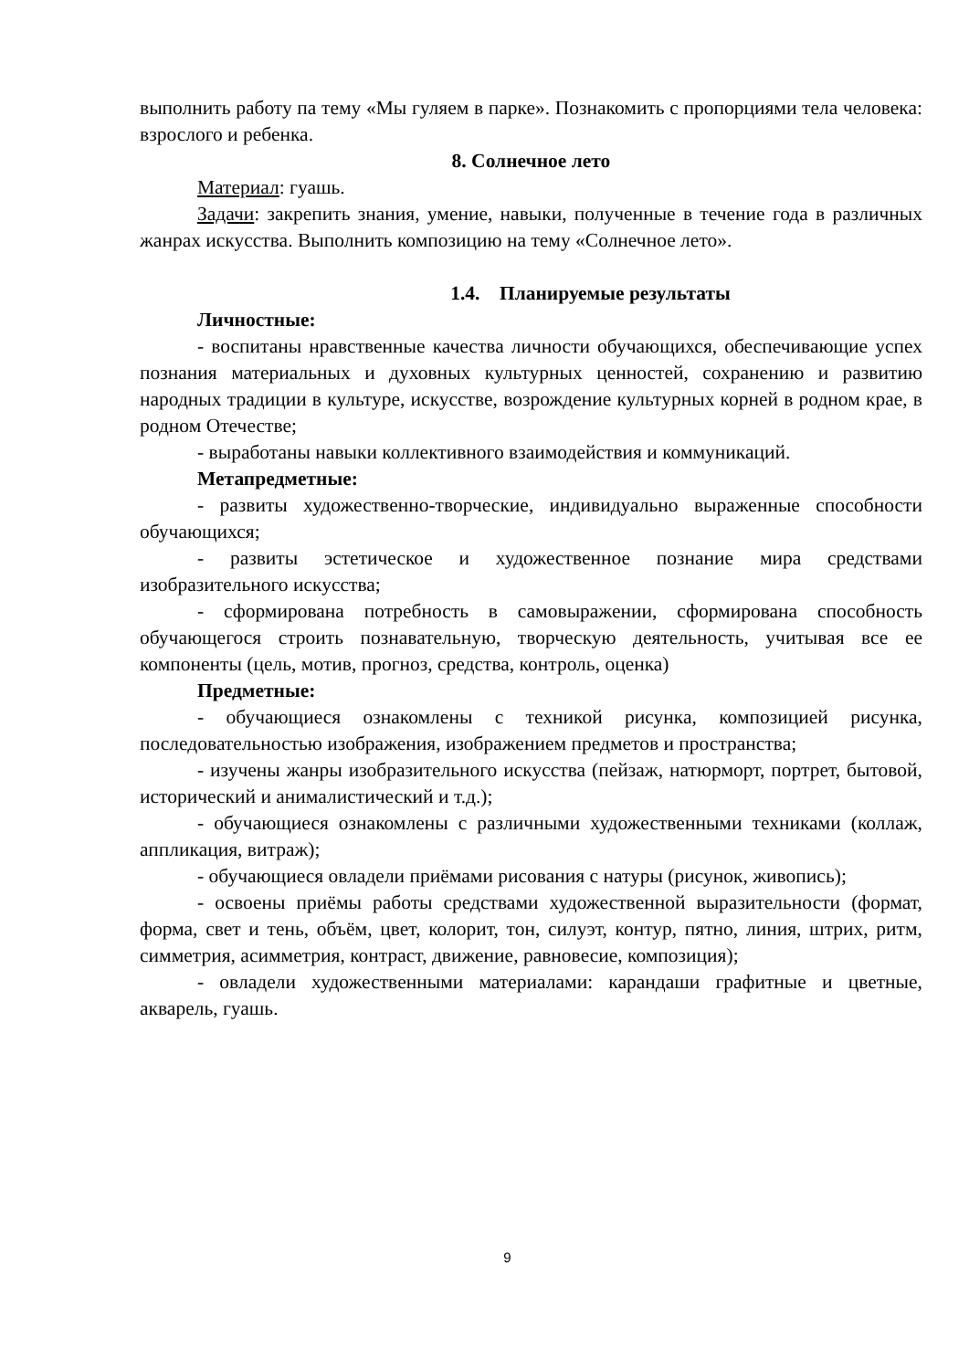выполнить работу па тему «Мы гуляем в парке». Познакомить с пропорциями тела человека: взрослого и ребенка.
8. Солнечное лето
Материал: гуашь.
Задачи: закрепить знания, умение, навыки, полученные в течение года в различных жанрах искусства. Выполнить композицию на тему «Солнечное лето».
1.4. Планируемые результаты
Личностные:
- воспитаны нравственные качества личности обучающихся, обеспечивающие успех познания материальных и духовных культурных ценностей, сохранению и развитию народных традиции в культуре, искусстве, возрождение культурных корней в родном крае, в родном Отечестве;
- выработаны навыки коллективного взаимодействия и коммуникаций.
Метапредметные:
- развиты художественно-творческие, индивидуально выраженные способности обучающихся;
- развиты эстетическое и художественное познание мира средствами изобразительного искусства;
- сформирована потребность в самовыражении, сформирована способность обучающегося строить познавательную, творческую деятельность, учитывая все ее компоненты (цель, мотив, прогноз, средства, контроль, оценка)
Предметные:
- обучающиеся ознакомлены с техникой рисунка, композицией рисунка, последовательностью изображения, изображением предметов и пространства;
- изучены жанры изобразительного искусства (пейзаж, натюрморт, портрет, бытовой, исторический и анималистический и т.д.);
- обучающиеся ознакомлены с различными художественными техниками (коллаж, аппликация, витраж);
- обучающиеся овладели приёмами рисования с натуры (рисунок, живопись);
- освоены приёмы работы средствами художественной выразительности (формат, форма, свет и тень, объём, цвет, колорит, тон, силуэт, контур, пятно, линия, штрих, ритм, симметрия, асимметрия, контраст, движение, равновесие, композиция);
- овладели художественными материалами: карандаши графитные и цветные, акварель, гуашь.
9